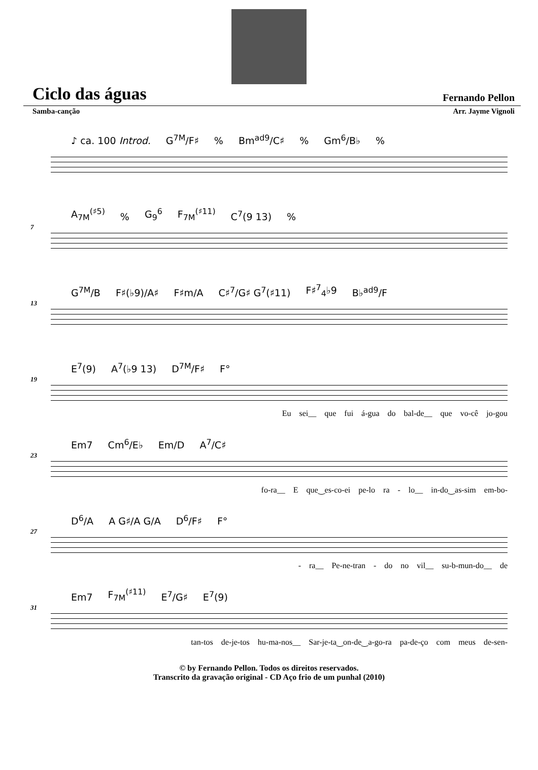Ciclo das águas
Fernando Pellon
Samba-canção Arr. Jayme Vignoli
♪ ca. 100 Introd. G<sup>7M</sup>/F♯% Bm<sup>ad9</sup>/C♯% Gm<sup>6</sup>/B♭%
7
A<sub>7M</sub><sup>(♯5)</sup>% G<sub>9</sub><sup>6</sup> F<sub>7M</sub><sup>(♯11)</sup> C<sup>7</sup>(9 13)%
13
G<sup>7M</sup>/B F♯(♭9)/A♯ F♯m/A C♯<sup>7</sup>/G♯ G<sup>7</sup>(♯11) F♯<sup>7</sup><sub>4</sub>♭9 B♭<sup>ad9</sup>/F
19
E<sup>7</sup>(9) A<sup>7</sup>(♭9 13) D<sup>7M</sup>/F♯ F°
Eu sei__ que fui á-gua do bal-de__ que vo-cê jo-gou
23
Em7 Cm<sup>6</sup>/E♭ Em/D A<sup>7</sup>/C♯
fo-ra__ E que‿es-co-ei pe-lo ra - lo__ in-do‿as-sim em-bo-
27
D<sup>6</sup>/A A G♯/A G/A D<sup>6</sup>/F♯ F°
- ra__ Pe-ne-tran - do no vil__ su-b-mun-do__ de
31
Em7 F<sub>7M</sub><sup>(♯11)</sup> E<sup>7</sup>/G♯ E<sup>7</sup>(9)
tan-tos de-je-tos hu-ma-nos__ Sar-je-ta‿on-de‿a-go-ra pa-de-ço com meus de-sen-
© by Fernando Pellon. Todos os direitos reservados.
Transcrito da gravação original - CD Aço frio de um punhal (2010)